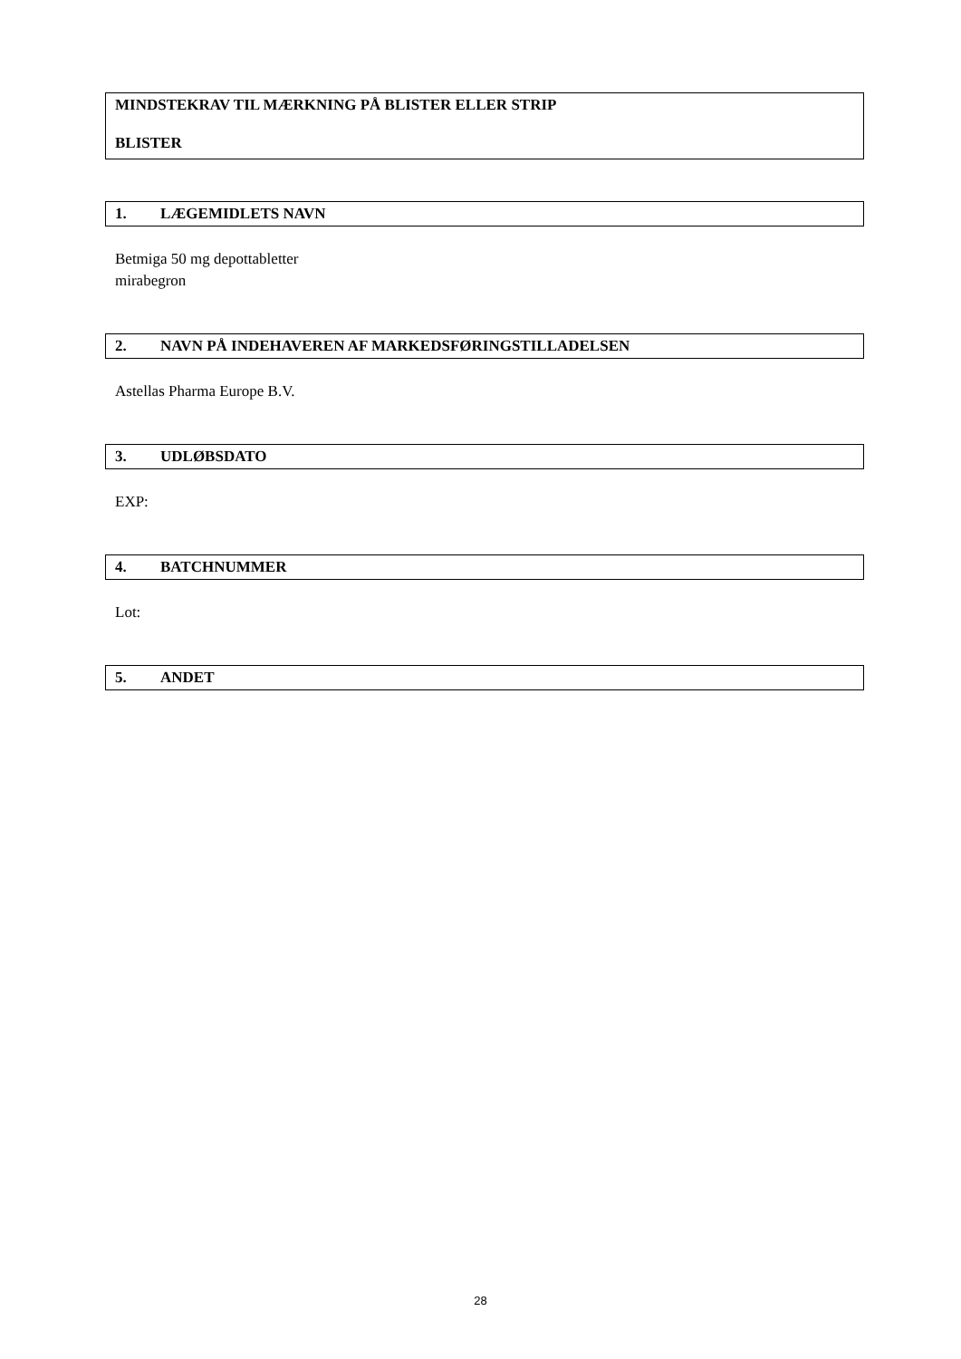MINDSTEKRAV TIL MÆRKNING PÅ BLISTER ELLER STRIP
BLISTER
1. LÆGEMIDLETS NAVN
Betmiga 50 mg depottabletter
mirabegron
2. NAVN PÅ INDEHAVEREN AF MARKEDSFØRINGSTILLADELSEN
Astellas Pharma Europe B.V.
3. UDLØBSDATO
EXP:
4. BATCHNUMMER
Lot:
5. ANDET
28